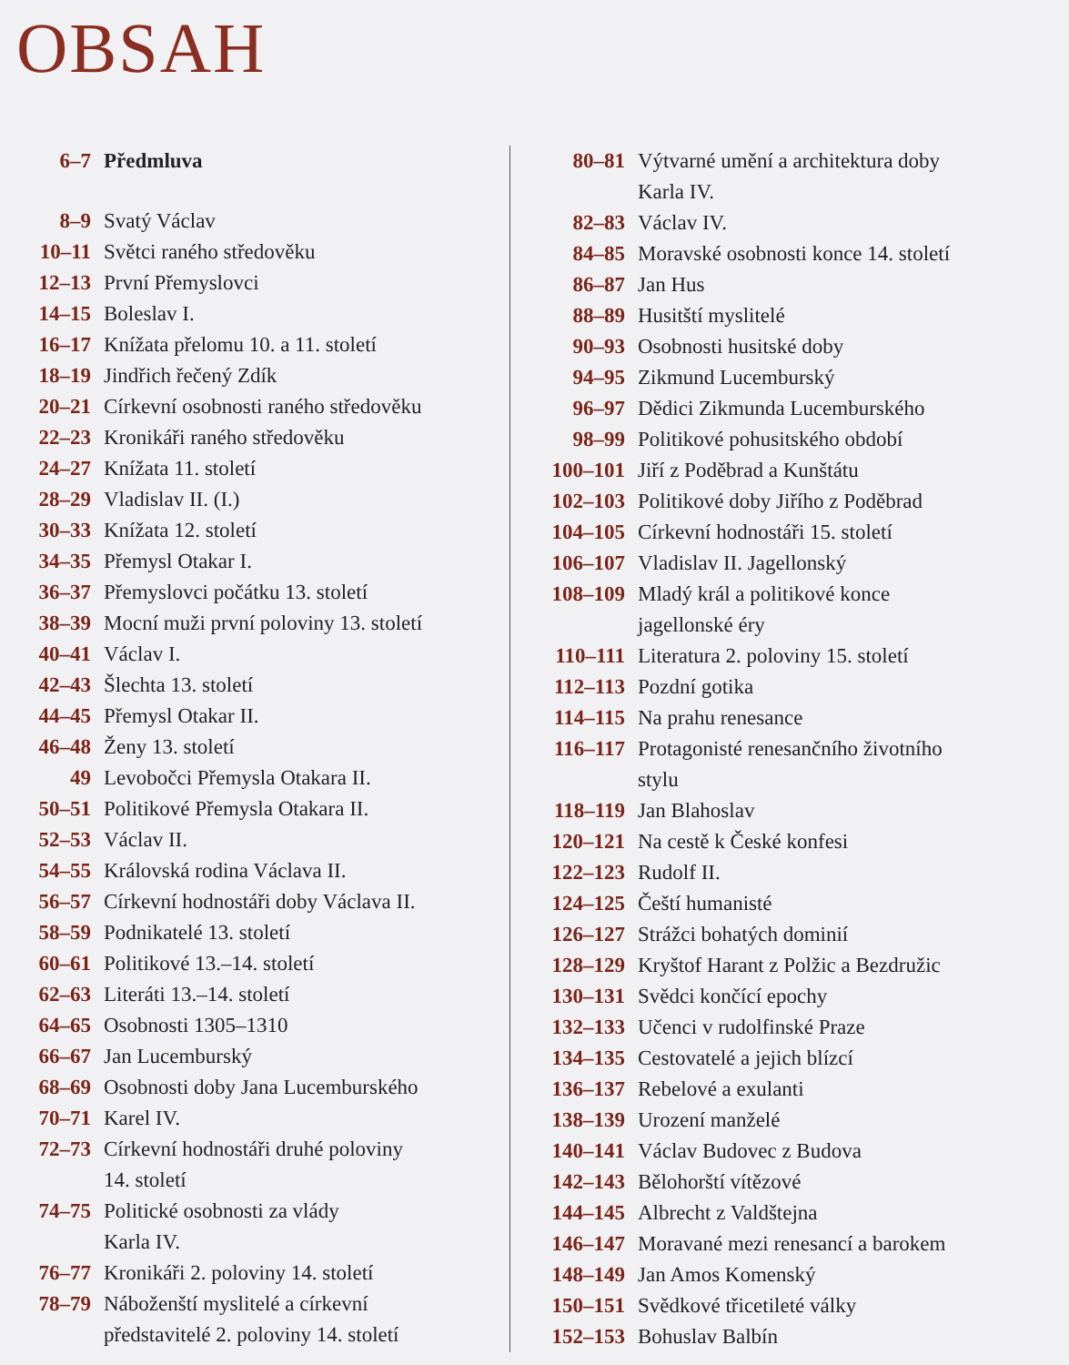OBSAH
| 6–7 | Předmluva |
| 8–9 | Svatý Václav |
| 10–11 | Světci raného středověku |
| 12–13 | První Přemyslovci |
| 14–15 | Boleslav I. |
| 16–17 | Knížata přelomu 10. a 11. století |
| 18–19 | Jindřich řečený Zdík |
| 20–21 | Církevní osobnosti raného středověku |
| 22–23 | Kronikáři raného středověku |
| 24–27 | Knížata 11. století |
| 28–29 | Vladislav II. (I.) |
| 30–33 | Knížata 12. století |
| 34–35 | Přemysl Otakar I. |
| 36–37 | Přemyslovci počátku 13. století |
| 38–39 | Mocní muži první poloviny 13. století |
| 40–41 | Václav I. |
| 42–43 | Šlechta 13. století |
| 44–45 | Přemysl Otakar II. |
| 46–48 | Ženy 13. století |
| 49 | Levobočci Přemysla Otakara II. |
| 50–51 | Politikové Přemysla Otakara II. |
| 52–53 | Václav II. |
| 54–55 | Královská rodina Václava II. |
| 56–57 | Církevní hodnostáři doby Václava II. |
| 58–59 | Podnikatelé 13. století |
| 60–61 | Politikové 13.–14. století |
| 62–63 | Literáti 13.–14. století |
| 64–65 | Osobnosti 1305–1310 |
| 66–67 | Jan Lucemburský |
| 68–69 | Osobnosti doby Jana Lucemburského |
| 70–71 | Karel IV. |
| 72–73 | Církevní hodnostáři druhé poloviny 14. století |
| 74–75 | Politické osobnosti za vlády Karla IV. |
| 76–77 | Kronikáři 2. poloviny 14. století |
| 78–79 | Náboženští myslitelé a církevní představitelé 2. poloviny 14. století |
| 80–81 | Výtvarné umění a architektura doby Karla IV. |
| 82–83 | Václav IV. |
| 84–85 | Moravské osobnosti konce 14. století |
| 86–87 | Jan Hus |
| 88–89 | Husitští myslitelé |
| 90–93 | Osobnosti husitské doby |
| 94–95 | Zikmund Lucemburský |
| 96–97 | Dědici Zikmunda Lucemburského |
| 98–99 | Politikové pohusitského období |
| 100–101 | Jiří z Poděbrad a Kunštátu |
| 102–103 | Politikové doby Jiřího z Poděbrad |
| 104–105 | Církevní hodnostáři 15. století |
| 106–107 | Vladislav II. Jagellonský |
| 108–109 | Mladý král a politikové konce jagellonské éry |
| 110–111 | Literatura 2. poloviny 15. století |
| 112–113 | Pozdní gotika |
| 114–115 | Na prahu renesance |
| 116–117 | Protagonisté renesančního životního stylu |
| 118–119 | Jan Blahoslav |
| 120–121 | Na cestě k České konfesi |
| 122–123 | Rudolf II. |
| 124–125 | Čeští humanisté |
| 126–127 | Strážci bohatých dominií |
| 128–129 | Kryštof Harant z Polžic a Bezdružic |
| 130–131 | Svědci končící epochy |
| 132–133 | Učenci v rudolfinské Praze |
| 134–135 | Cestovatelé a jejich blízcí |
| 136–137 | Rebelové a exulanti |
| 138–139 | Urození manželé |
| 140–141 | Václav Budovec z Budova |
| 142–143 | Bělohorští vítězové |
| 144–145 | Albrecht z Valdštejna |
| 146–147 | Moravané mezi renesancí a barokem |
| 148–149 | Jan Amos Komenský |
| 150–151 | Svědkové třicetileté války |
| 152–153 | Bohuslav Balbín |